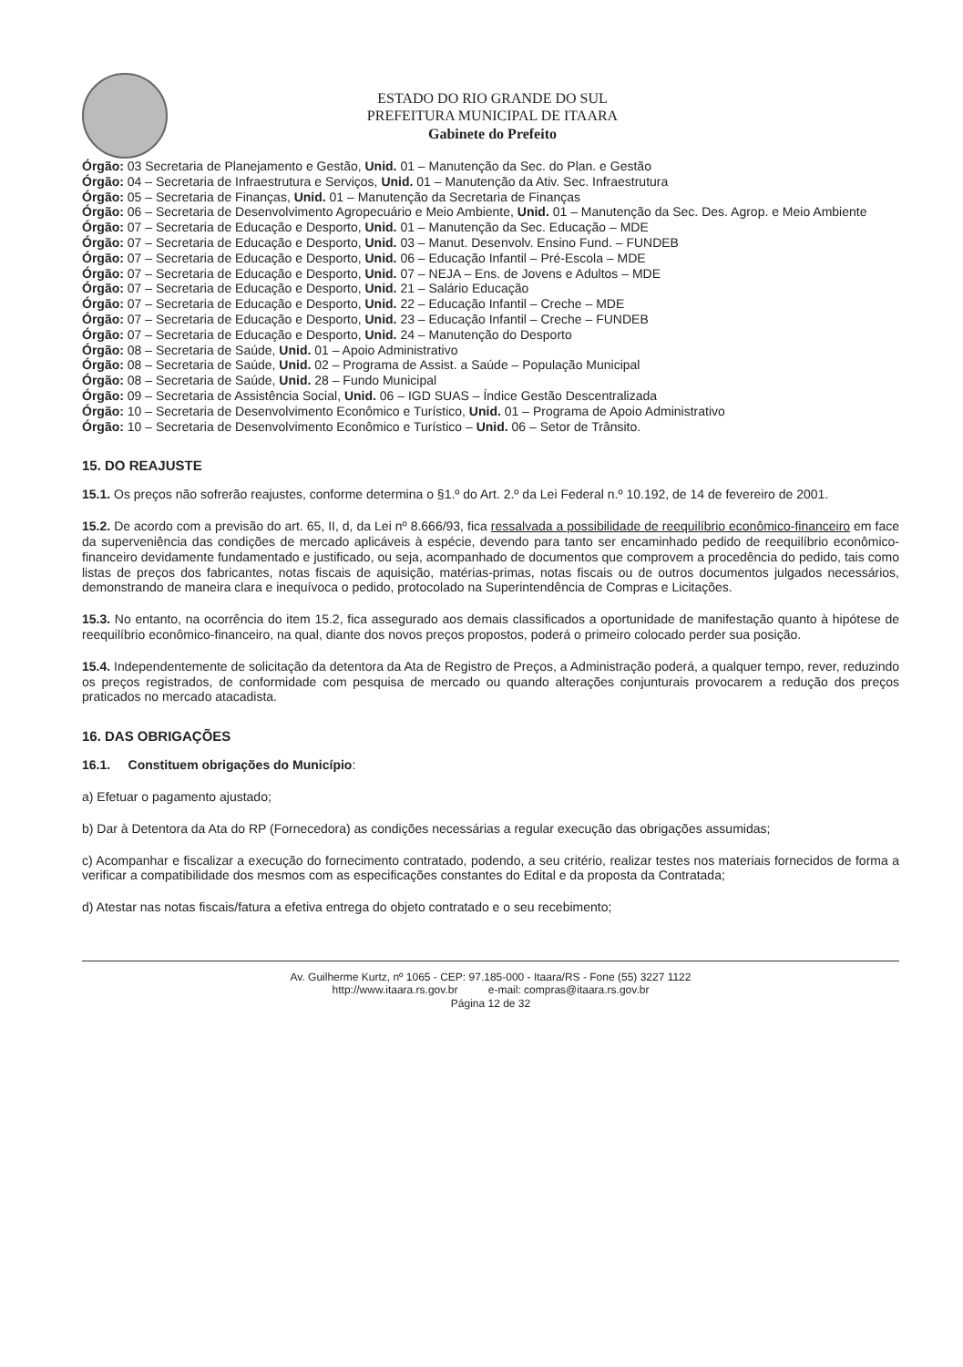ESTADO DO RIO GRANDE DO SUL
PREFEITURA MUNICIPAL DE ITAARA
Gabinete do Prefeito
Órgão: 03 Secretaria de Planejamento e Gestão, Unid. 01 – Manutenção da Sec. do Plan. e Gestão
Órgão: 04 – Secretaria de Infraestrutura e Serviços, Unid. 01 – Manutenção da Ativ. Sec. Infraestrutura
Órgão: 05 – Secretaria de Finanças, Unid. 01 – Manutenção da Secretaria de Finanças
Órgão: 06 – Secretaria de Desenvolvimento Agropecuário e Meio Ambiente, Unid. 01 – Manutenção da Sec. Des. Agrop. e Meio Ambiente
Órgão: 07 – Secretaria de Educação e Desporto, Unid. 01 – Manutenção da Sec. Educação – MDE
Órgão: 07 – Secretaria de Educação e Desporto, Unid. 03 – Manut. Desenvolv. Ensino Fund. – FUNDEB
Órgão: 07 – Secretaria de Educação e Desporto, Unid. 06 – Educação Infantil – Pré-Escola – MDE
Órgão: 07 – Secretaria de Educação e Desporto, Unid. 07 – NEJA – Ens. de Jovens e Adultos – MDE
Órgão: 07 – Secretaria de Educação e Desporto, Unid. 21 – Salário Educação
Órgão: 07 – Secretaria de Educação e Desporto, Unid. 22 – Educação Infantil – Creche – MDE
Órgão: 07 – Secretaria de Educação e Desporto, Unid. 23 – Educação Infantil – Creche – FUNDEB
Órgão: 07 – Secretaria de Educação e Desporto, Unid. 24 – Manutenção do Desporto
Órgão: 08 – Secretaria de Saúde, Unid. 01 – Apoio Administrativo
Órgão: 08 – Secretaria de Saúde, Unid. 02 – Programa de Assist. a Saúde – População Municipal
Órgão: 08 – Secretaria de Saúde, Unid. 28 – Fundo Municipal
Órgão: 09 – Secretaria de Assistência Social, Unid. 06 – IGD SUAS – Índice Gestão Descentralizada
Órgão: 10 – Secretaria de Desenvolvimento Econômico e Turístico, Unid. 01 – Programa de Apoio Administrativo
Órgão: 10 – Secretaria de Desenvolvimento Econômico e Turístico – Unid. 06 – Setor de Trânsito.
15. DO REAJUSTE
15.1. Os preços não sofrerão reajustes, conforme determina o §1.º do Art. 2.º da Lei Federal n.º 10.192, de 14 de fevereiro de 2001.
15.2. De acordo com a previsão do art. 65, II, d, da Lei nº 8.666/93, fica ressalvada a possibilidade de reequilíbrio econômico-financeiro em face da superveniência das condições de mercado aplicáveis à espécie, devendo para tanto ser encaminhado pedido de reequilíbrio econômico-financeiro devidamente fundamentado e justificado, ou seja, acompanhado de documentos que comprovem a procedência do pedido, tais como listas de preços dos fabricantes, notas fiscais de aquisição, matérias-primas, notas fiscais ou de outros documentos julgados necessários, demonstrando de maneira clara e inequívoca o pedido, protocolado na Superintendência de Compras e Licitações.
15.3. No entanto, na ocorrência do item 15.2, fica assegurado aos demais classificados a oportunidade de manifestação quanto à hipótese de reequilíbrio econômico-financeiro, na qual, diante dos novos preços propostos, poderá o primeiro colocado perder sua posição.
15.4. Independentemente de solicitação da detentora da Ata de Registro de Preços, a Administração poderá, a qualquer tempo, rever, reduzindo os preços registrados, de conformidade com pesquisa de mercado ou quando alterações conjunturais provocarem a redução dos preços praticados no mercado atacadista.
16. DAS OBRIGAÇÕES
16.1. Constituem obrigações do Município:
a) Efetuar o pagamento ajustado;
b) Dar à Detentora da Ata do RP (Fornecedora) as condições necessárias a regular execução das obrigações assumidas;
c) Acompanhar e fiscalizar a execução do fornecimento contratado, podendo, a seu critério, realizar testes nos materiais fornecidos de forma a verificar a compatibilidade dos mesmos com as especificações constantes do Edital e da proposta da Contratada;
d) Atestar nas notas fiscais/fatura a efetiva entrega do objeto contratado e o seu recebimento;
Av. Guilherme Kurtz, nº 1065 - CEP: 97.185-000 - Itaara/RS - Fone (55) 3227 1122
http://www.itaara.rs.gov.br e-mail: compras@itaara.rs.gov.br
Página 12 de 32